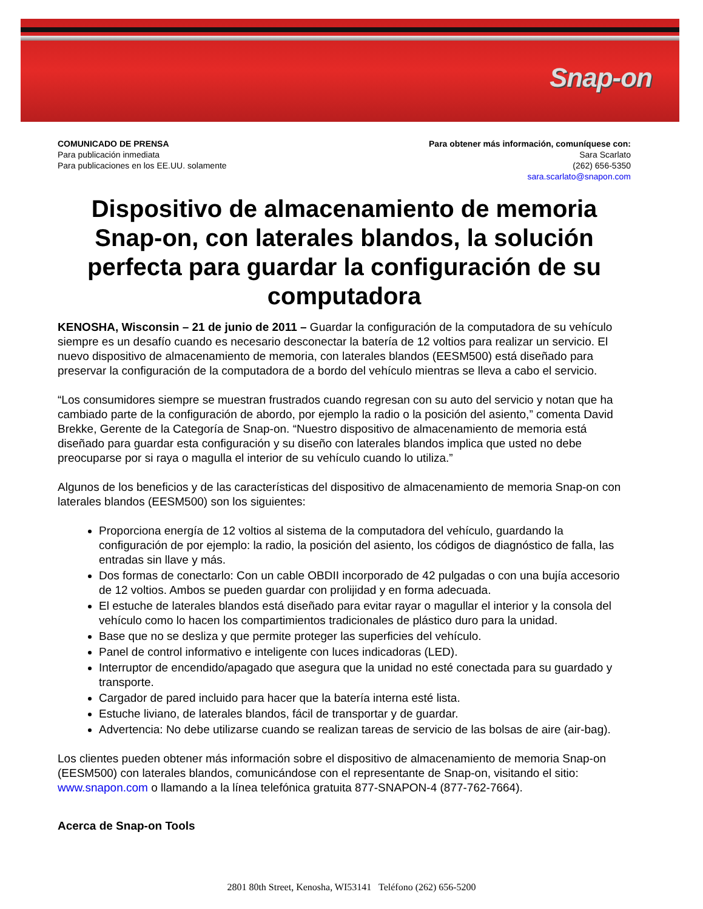Snap-on
COMUNICADO DE PRENSA
Para publicación inmediata
Para publicaciones en los EE.UU. solamente
Para obtener más información, comuníquese con:
Sara Scarlato
(262) 656-5350
sara.scarlato@snapon.com
Dispositivo de almacenamiento de memoria Snap-on, con laterales blandos, la solución perfecta para guardar la configuración de su computadora
KENOSHA, Wisconsin – 21 de junio de 2011 – Guardar la configuración de la computadora de su vehículo siempre es un desafío cuando es necesario desconectar la batería de 12 voltios para realizar un servicio. El nuevo dispositivo de almacenamiento de memoria, con laterales blandos (EESM500) está diseñado para preservar la configuración de la computadora de a bordo del vehículo mientras se lleva a cabo el servicio.
“Los consumidores siempre se muestran frustrados cuando regresan con su auto del servicio y notan que ha cambiado parte de la configuración de abordo, por ejemplo la radio o la posición del asiento,” comenta David Brekke, Gerente de la Categoría de Snap-on. “Nuestro dispositivo de almacenamiento de memoria está diseñado para guardar esta configuración y su diseño con laterales blandos implica que usted no debe preocuparse por si raya o magulla el interior de su vehículo cuando lo utiliza.”
Algunos de los beneficios y de las características del dispositivo de almacenamiento de memoria Snap-on con laterales blandos (EESM500) son los siguientes:
Proporciona energía de 12 voltios al sistema de la computadora del vehículo, guardando la configuración de por ejemplo: la radio, la posición del asiento, los códigos de diagnóstico de falla, las entradas sin llave y más.
Dos formas de conectarlo: Con un cable OBDII incorporado de 42 pulgadas o con una bujía accesorio de 12 voltios. Ambos se pueden guardar con prolijidad y en forma adecuada.
El estuche de laterales blandos está diseñado para evitar rayar o magullar el interior y la consola del vehículo como lo hacen los compartimientos tradicionales de plástico duro para la unidad.
Base que no se desliza y que permite proteger las superficies del vehículo.
Panel de control informativo e inteligente con luces indicadoras (LED).
Interruptor de encendido/apagado que asegura que la unidad no esté conectada para su guardado y transporte.
Cargador de pared incluido para hacer que la batería interna esté lista.
Estuche liviano, de laterales blandos, fácil de transportar y de guardar.
Advertencia: No debe utilizarse cuando se realizan tareas de servicio de las bolsas de aire (air-bag).
Los clientes pueden obtener más información sobre el dispositivo de almacenamiento de memoria Snap-on (EESM500) con laterales blandos, comunicándose con el representante de Snap-on, visitando el sitio: www.snapon.com o llamando a la línea telefónica gratuita 877-SNAPON-4 (877-762-7664).
Acerca de Snap-on Tools
2801 80th Street, Kenosha, WI53141 Teléfono (262) 656-5200